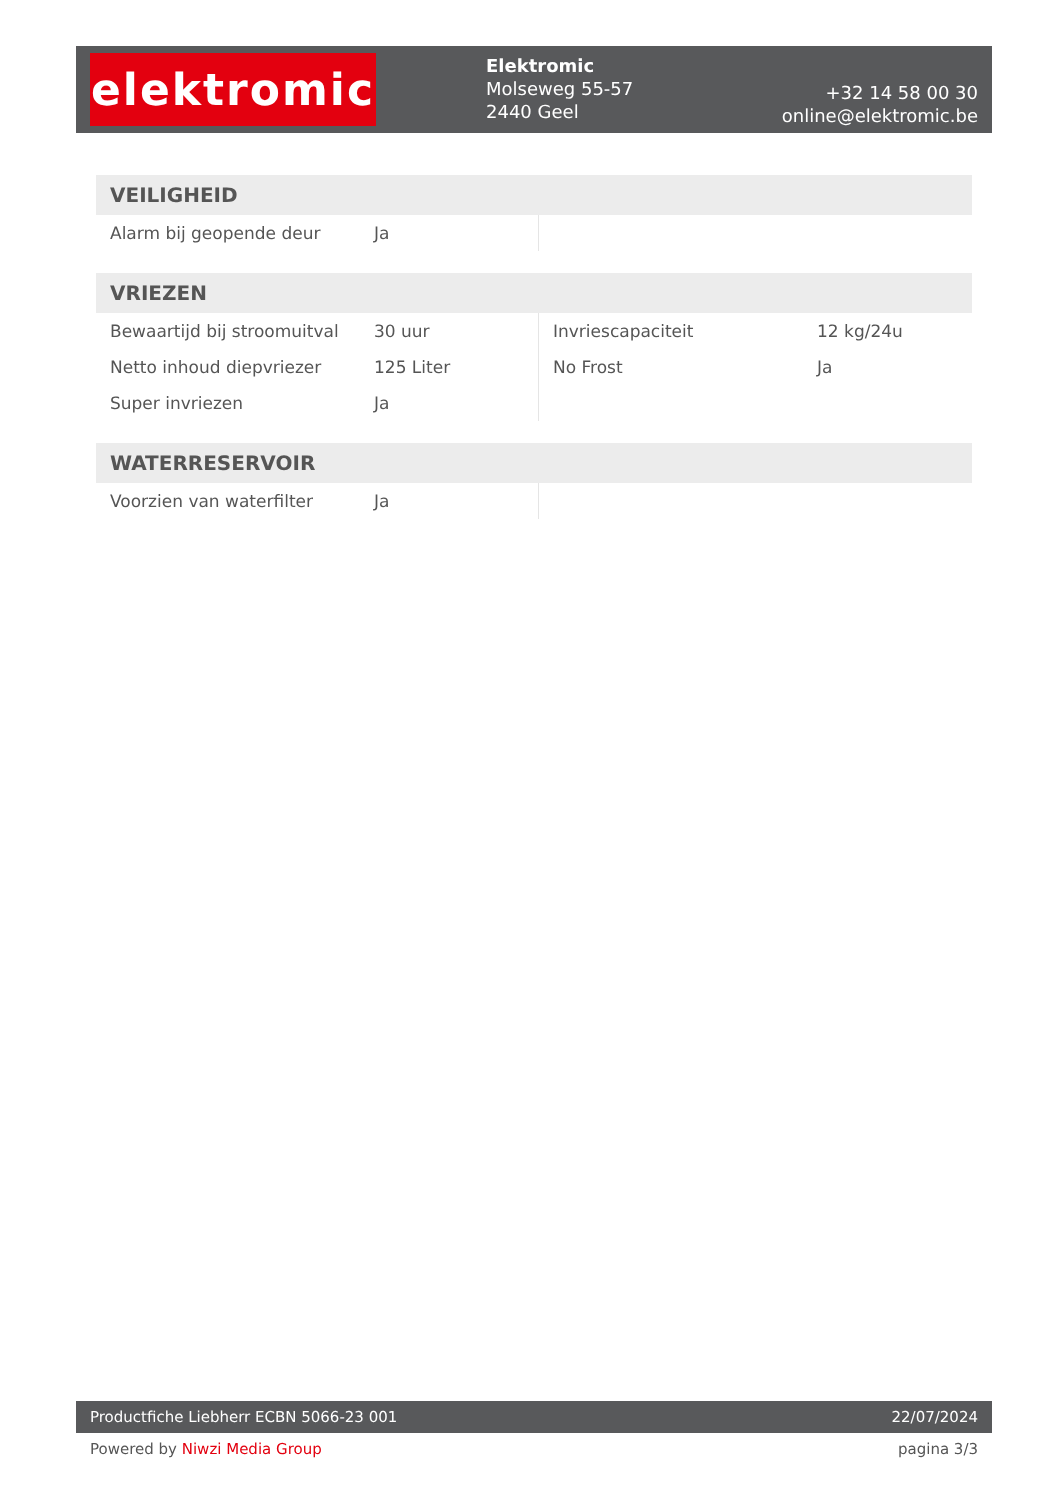elektromic
Elektromic
Molseweg 55-57
2440 Geel
+32 14 58 00 30
online@elektromic.be
| VEILIGHEID | | | |
| --- | --- | --- | --- |
| Alarm bij geopende deur | Ja | | |
| VRIEZEN | | | |
| --- | --- | --- | --- |
| Bewaartijd bij stroomuitval | 30 uur | Invriescapaciteit | 12 kg/24u |
| Netto inhoud diepvriezer | 125 Liter | No Frost | Ja |
| Super invriezen | Ja | | |
| WATERRESERVOIR | | | |
| --- | --- | --- | --- |
| Voorzien van waterfilter | Ja | | |
Productfiche Liebherr ECBN 5066-23 001
22/07/2024
Powered by Niwzi Media Group pagina 3/3